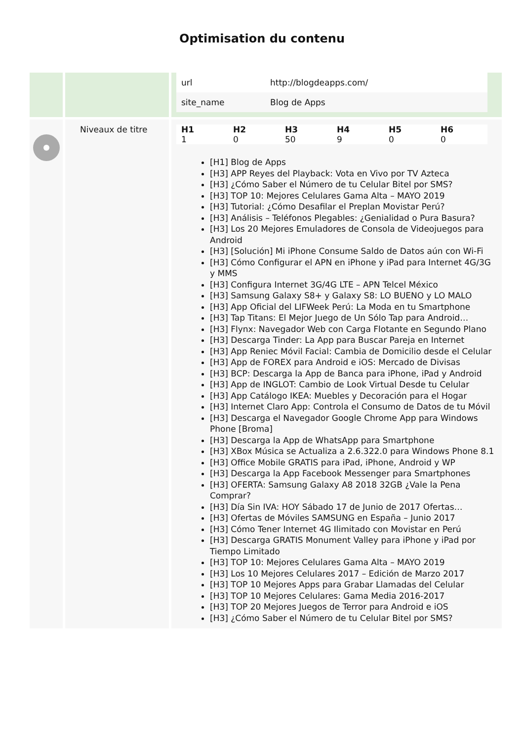Optimisation du contenu
| | | / url / http://blogdeapps.com/ / / site_name / Blog de Apps / |
| | Niveaux de titre | / H1 / H2 / H3 / H4 / H5 / H6 / / --- / --- / --- / --- / --- / --- / / 1 / 0 / 50 / 9 / 0 / 0 / [H1] Blog de Apps [H3] APP Reyes del Playback: Vota en Vivo por TV Azteca [H3] ¿Cómo Saber el Número de tu Celular Bitel por SMS? [H3] TOP 10: Mejores Celulares Gama Alta – MAYO 2019 [H3] Tutorial: ¿Cómo Desafilar el Preplan Movistar Perú? [H3] Análisis – Teléfonos Plegables: ¿Genialidad o Pura Basura? [H3] Los 20 Mejores Emuladores de Consola de Videojuegos para Android [H3] [Solución] Mi iPhone Consume Saldo de Datos aún con Wi-Fi [H3] Cómo Configurar el APN en iPhone y iPad para Internet 4G/3G y MMS [H3] Configura Internet 3G/4G LTE – APN Telcel México [H3] Samsung Galaxy S8+ y Galaxy S8: LO BUENO y LO MALO [H3] App Oficial del LIFWeek Perú: La Moda en tu Smartphone [H3] Tap Titans: El Mejor Juego de Un Sólo Tap para Android… [H3] Flynx: Navegador Web con Carga Flotante en Segundo Plano [H3] Descarga Tinder: La App para Buscar Pareja en Internet [H3] App Reniec Móvil Facial: Cambia de Domicilio desde el Celular [H3] App de FOREX para Android e iOS: Mercado de Divisas [H3] BCP: Descarga la App de Banca para iPhone, iPad y Android [H3] App de INGLOT: Cambio de Look Virtual Desde tu Celular [H3] App Catálogo IKEA: Muebles y Decoración para el Hogar [H3] Internet Claro App: Controla el Consumo de Datos de tu Móvil [H3] Descarga el Navegador Google Chrome App para Windows Phone [Broma] [H3] Descarga la App de WhatsApp para Smartphone [H3] XBox Música se Actualiza a 2.6.322.0 para Windows Phone 8.1 [H3] Office Mobile GRATIS para iPad, iPhone, Android y WP [H3] Descarga la App Facebook Messenger para Smartphones [H3] OFERTA: Samsung Galaxy A8 2018 32GB ¿Vale la Pena Comprar? [H3] Día Sin IVA: HOY Sábado 17 de Junio de 2017 Ofertas… [H3] Ofertas de Móviles SAMSUNG en España – Junio 2017 [H3] Cómo Tener Internet 4G Ilimitado con Movistar en Perú [H3] Descarga GRATIS Monument Valley para iPhone y iPad por Tiempo Limitado [H3] TOP 10: Mejores Celulares Gama Alta – MAYO 2019 [H3] Los 10 Mejores Celulares 2017 – Edición de Marzo 2017 [H3] TOP 10 Mejores Apps para Grabar Llamadas del Celular [H3] TOP 10 Mejores Celulares: Gama Media 2016-2017 [H3] TOP 20 Mejores Juegos de Terror para Android e iOS [H3] ¿Cómo Saber el Número de tu Celular Bitel por SMS? |